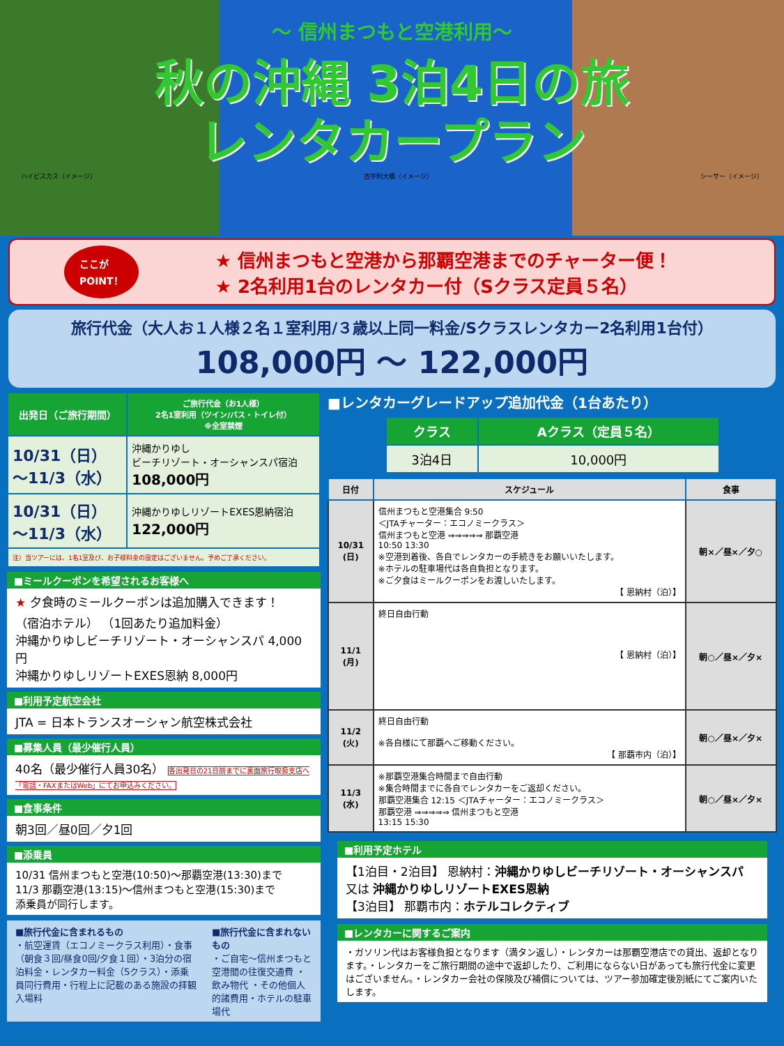～ 信州まつもと空港利用～
秋の沖縄 3泊4日の旅
レンタカープラン
ハイビスカス（イメージ） 古宇利大橋（イメージ） シーサー（イメージ）
ここが
POINT！
★ 信州まつもと空港から那覇空港までのチャーター便！
★ 2名利用1台のレンタカー付（Sクラス定員５名）
旅行代金（大人お１人様２名１室利用/３歳以上同一料金/Sクラスレンタカー2名利用1台付）
108,000円 ～ 122,000円
| 出発日（ご旅行期間） | ご旅行代金（お1人様） 2名1室利用（ツイン/バス・トイレ付） ※全室禁煙 |
| --- | --- |
| 10/31（日） ～11/3（水） | 沖縄かりゆし ビーチリゾート・オーシャンスパ宿泊 108,000円 |
| 10/31（日） ～11/3（水） | 沖縄かりゆしリゾートEXES恩納宿泊 122,000円 |
| 注）当ツアーには、1名1室及び、お子様料金の設定はございません。予めご了承ください。 | |
■ミールクーポンを希望されるお客様へ
★ 夕食時のミールクーポンは追加購入できます！
（宿泊ホテル） （1回あたり追加料金）
沖縄かりゆしビーチリゾート・オーシャンスパ 4,000円
沖縄かりゆしリゾートEXES恩納 8,000円
■利用予定航空会社
JTA = 日本トランスオーシャン航空株式会社
■募集人員（最少催行人員）
40名（最少催行人員30名） 各出発日の21日前までに裏面旅行取扱支店へ「電話・FAXまたはWeb」にてお申込みください。
■食事条件
朝3回／昼0回／夕1回
■添乗員
10/31 信州まつもと空港(10:50)～那覇空港(13:30)まで
11/3 那覇空港(13:15)～信州まつもと空港(15:30)まで
添乗員が同行します。
■旅行代金に含まれるもの
・航空運賃（エコノミークラス利用）・食事（朝食３回/昼食0回/夕食１回）・3泊分の宿泊料金・レンタカー料金（Sクラス）・添乗員同行費用・行程上に記載のある施設の拝観入場料
■旅行代金に含まれないもの
・ご自宅～信州まつもと空港間の往復交通費 ・飲み物代 ・その他個人的諸費用・ホテルの駐車場代
■レンタカーグレードアップ追加代金（1台あたり）
| クラス | Aクラス（定員５名） |
| --- | --- |
| 3泊4日 | 10,000円 |
| 日付 | スケジュール | 食事 |
| --- | --- | --- |
| 10/31 (日) | 信州まつもと空港集合 9:50 ＜JTAチャーター：エコノミークラス＞ 信州まつもと空港 ⇒⇒⇒⇒⇒ 那覇空港 10:50 13:30 ※空港到着後、各自でレンタカーの手続きをお願いいたします。 ※ホテルの駐車場代は各自負担となります。 ※ご夕食はミールクーポンをお渡しいたします。 【 恩納村（泊）】 | 朝×／昼×／夕○ |
| 11/1 (月) | 終日自由行動 【 恩納村（泊）】 | 朝○／昼×／夕× |
| 11/2 (火) | 終日自由行動 ※各自様にて那覇へご移動ください。 【 那覇市内（泊）】 | 朝○／昼×／夕× |
| 11/3 (水) | ※那覇空港集合時間まで自由行動 ※集合時間までに各自でレンタカーをご返却ください。 那覇空港集合 12:15 ＜JTAチャーター：エコノミークラス＞ 那覇空港 ⇒⇒⇒⇒⇒ 信州まつもと空港 13:15 15:30 | 朝○／昼×／夕× |
■利用予定ホテル
【1泊目・2泊目】 恩納村：沖縄かりゆしビーチリゾート・オーシャンスパ
又は 沖縄かりゆしリゾートEXES恩納
【3泊目】 那覇市内：ホテルコレクティブ
■レンタカーに関するご案内
・ガソリン代はお客様負担となります（満タン返し）・レンタカーは那覇空港店での貸出、返却となります。・レンタカーをご旅行期間の途中で返却したり、ご利用にならない日があっても旅行代金に変更はございません。・レンタカー会社の保険及び補償については、ツアー参加確定後別紙にてご案内いたします。